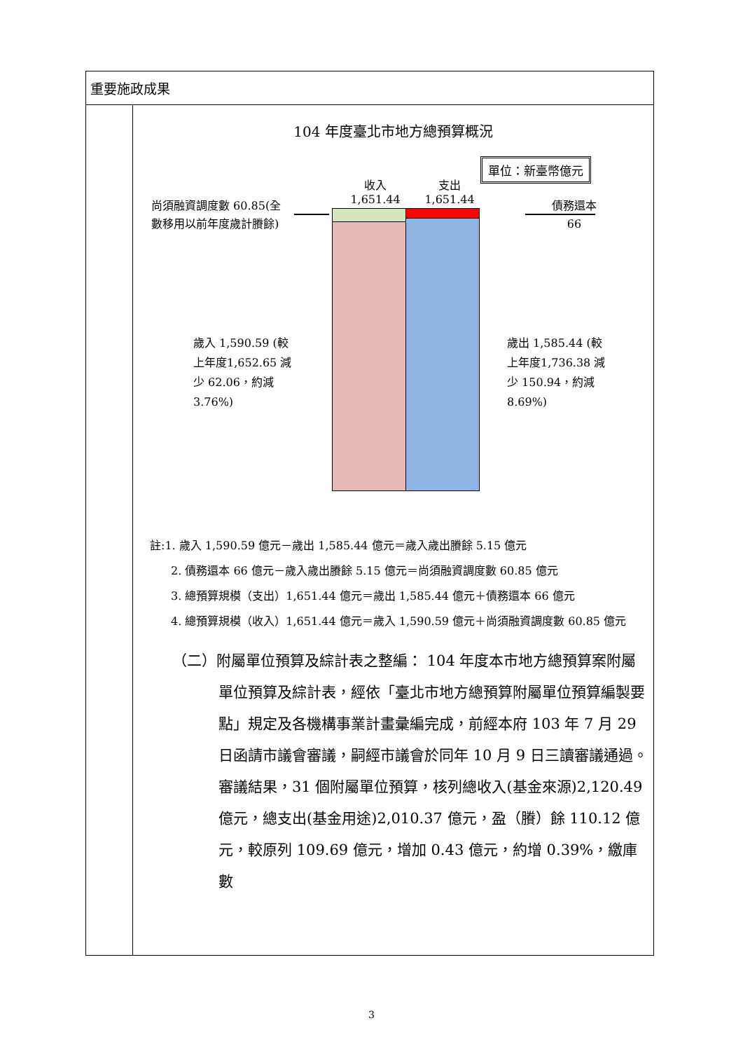| 重要施政成果 | |
| | 104 年度臺北市地方總預算概況 單位：新臺幣億元 收入 1,651.44 支出 1,651.44 尚須融資調度數 60.85(全數移用以前年度歲計賸餘) 債務還本 66 歲入 1,590.59 (較上年度1,652.65 減少 62.06，約減 3.76%) 歲出 1,585.44 (較上年度1,736.38 減少 150.94，約減 8.69%) 註:1. 歲入 1,590.59 億元－歲出 1,585.44 億元＝歲入歲出賸餘 5.15 億元 2. 債務還本 66 億元－歲入歲出賸餘 5.15 億元＝尚須融資調度數 60.85 億元 3. 總預算規模（支出）1,651.44 億元＝歲出 1,585.44 億元＋債務還本 66 億元 4. 總預算規模（收入）1,651.44 億元＝歲入 1,590.59 億元＋尚須融資調度數 60.85 億元 （二）附屬單位預算及綜計表之整編： 104 年度本市地方總預算案附屬單位預算及綜計表，經依「臺北市地方總預算附屬單位預算編製要點」規定及各機構事業計畫彙編完成，前經本府 103 年 7 月 29 日函請市議會審議，嗣經市議會於同年 10 月 9 日三讀審議通過。審議結果，31 個附屬單位預算，核列總收入(基金來源)2,120.49 億元，總支出(基金用途)2,010.37 億元，盈（賸）餘 110.12 億元，較原列 109.69 億元，增加 0.43 億元，約增 0.39%，繳庫數 |
3